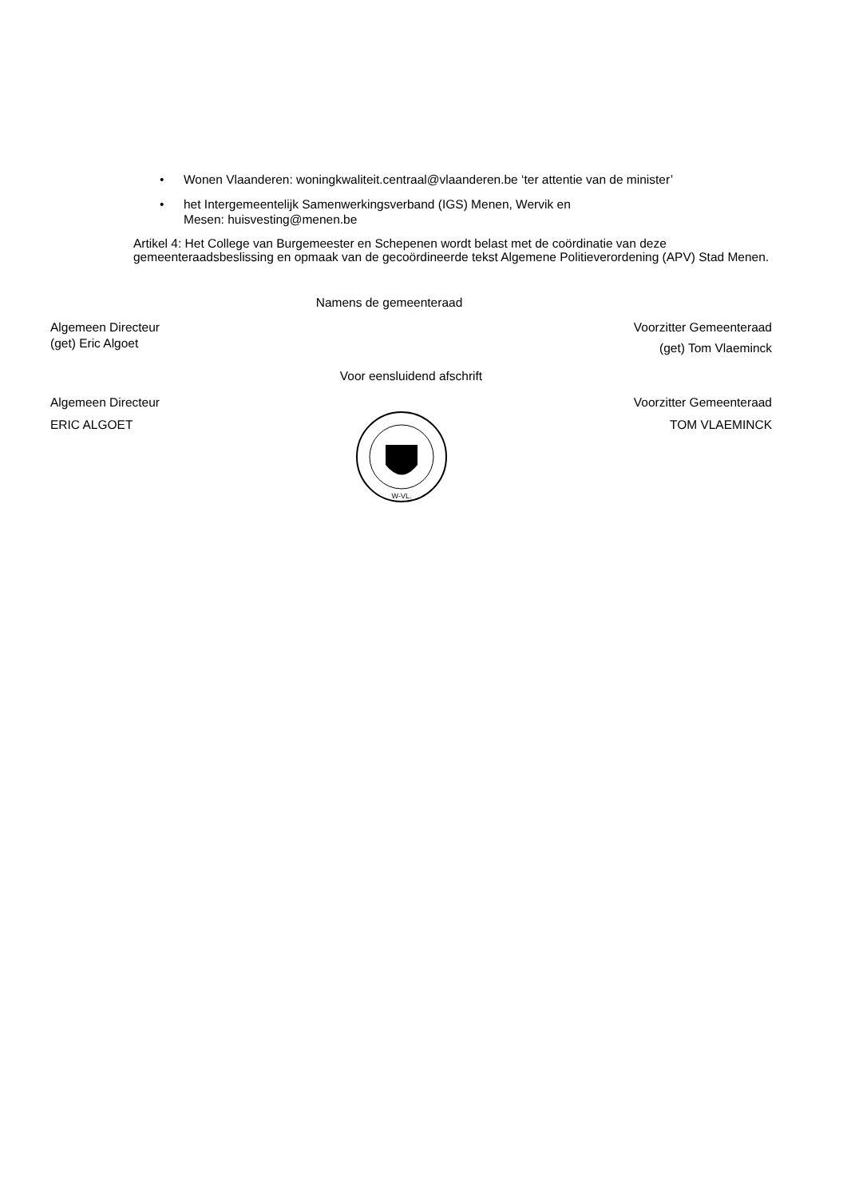• Wonen Vlaanderen: woningkwaliteit.centraal@vlaanderen.be ‘ter attentie van de minister’
• het Intergemeentelijk Samenwerkingsverband (IGS) Menen, Wervik en
Mesen: huisvesting@menen.be
Artikel 4: Het College van Burgemeester en Schepenen wordt belast met de coördinatie van deze gemeenteraadsbeslissing en opmaak van de gecoördineerde tekst Algemene Politieverordening (APV) Stad Menen.
Namens de gemeenteraad
Algemeen Directeur
(get) Eric Algoet
Voorzitter Gemeenteraad
(get) Tom Vlaeminck
Voor eensluidend afschrift
Algemeen Directeur Voorzitter Gemeenteraad
ERIC ALGOET
W-VL.
TOM VLAEMINCK